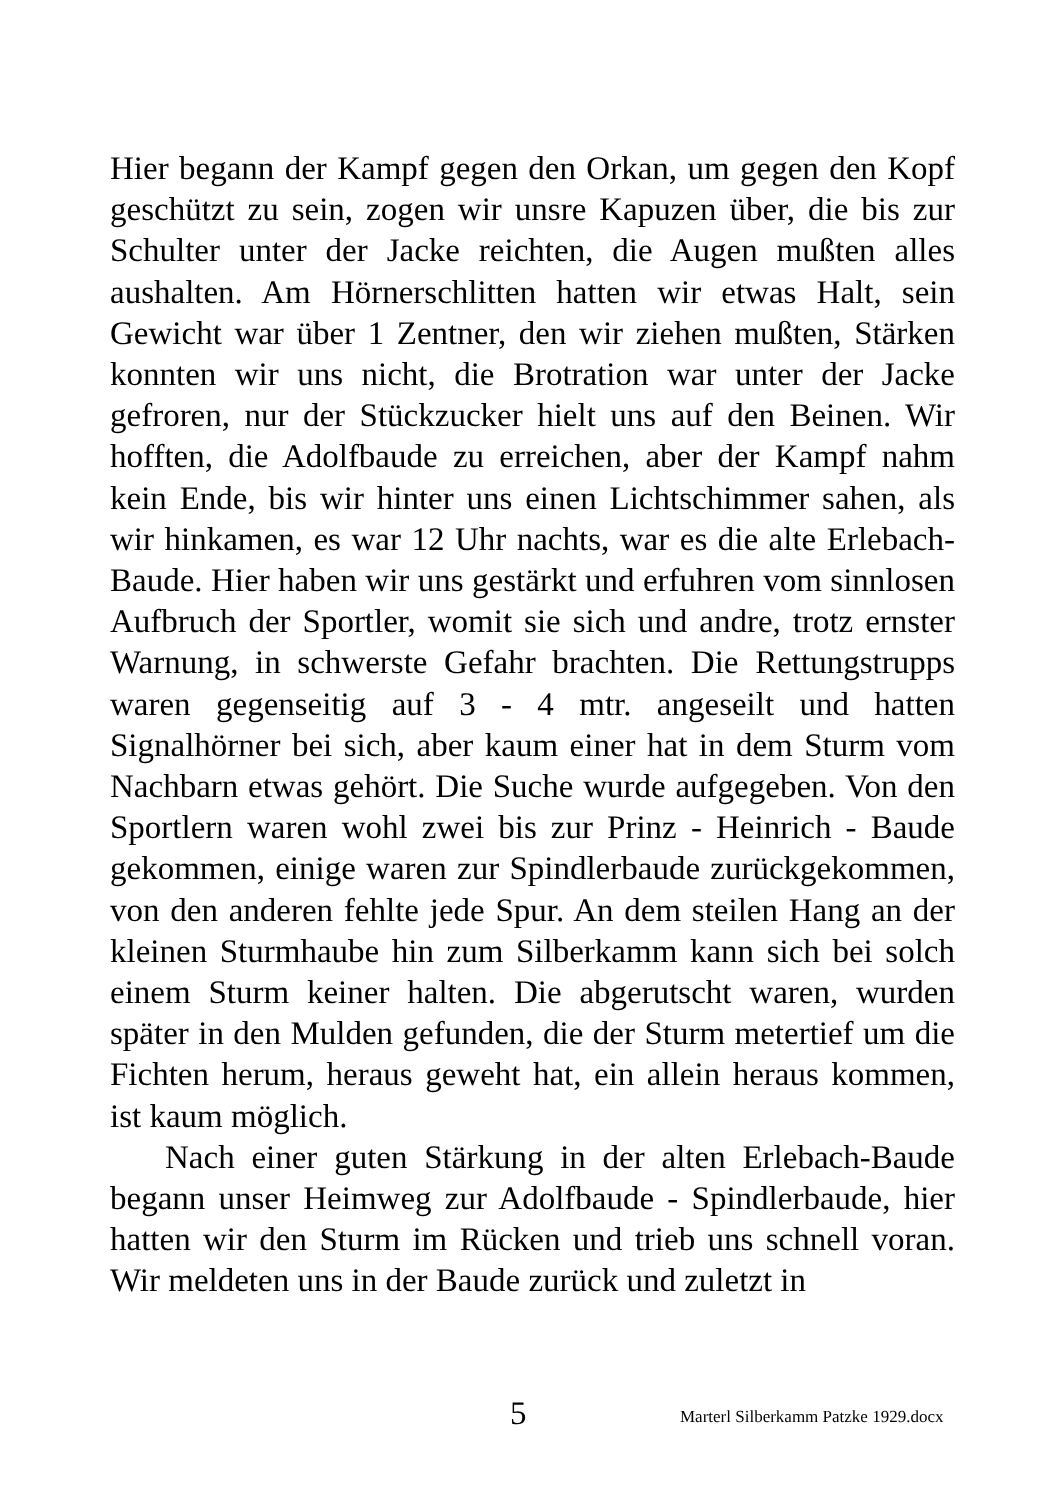Hier begann der Kampf gegen den Orkan, um gegen den Kopf geschützt zu sein, zogen wir unsre Kapuzen über, die bis zur Schulter unter der Jacke reichten, die Augen mußten alles aushalten. Am Hörnerschlitten hatten wir etwas Halt, sein Gewicht war über 1 Zentner, den wir ziehen mußten, Stärken konnten wir uns nicht, die Brotration war unter der Jacke gefroren, nur der Stückzucker hielt uns auf den Beinen. Wir hofften, die Adolfbaude zu erreichen, aber der Kampf nahm kein Ende, bis wir hinter uns einen Lichtschimmer sahen, als wir hinkamen, es war 12 Uhr nachts, war es die alte Erlebach-Baude. Hier haben wir uns gestärkt und erfuhren vom sinnlosen Aufbruch der Sportler, womit sie sich und andre, trotz ernster Warnung, in schwerste Gefahr brachten. Die Rettungstrupps waren gegenseitig auf 3 - 4 mtr. angeseilt und hatten Signalhörner bei sich, aber kaum einer hat in dem Sturm vom Nachbarn etwas gehört. Die Suche wurde aufgegeben. Von den Sportlern waren wohl zwei bis zur Prinz - Heinrich - Baude gekommen, einige waren zur Spindlerbaude zurückgekommen, von den anderen fehlte jede Spur. An dem steilen Hang an der kleinen Sturmhaube hin zum Silberkamm kann sich bei solch einem Sturm keiner halten. Die abgerutscht waren, wurden später in den Mulden gefunden, die der Sturm metertief um die Fichten herum, heraus geweht hat, ein allein heraus kommen, ist kaum möglich.
Nach einer guten Stärkung in der alten Erlebach-Baude begann unser Heimweg zur Adolfbaude - Spindlerbaude, hier hatten wir den Sturm im Rücken und trieb uns schnell voran. Wir meldeten uns in der Baude zurück und zuletzt in
5 Marterl Silberkamm Patzke 1929.docx